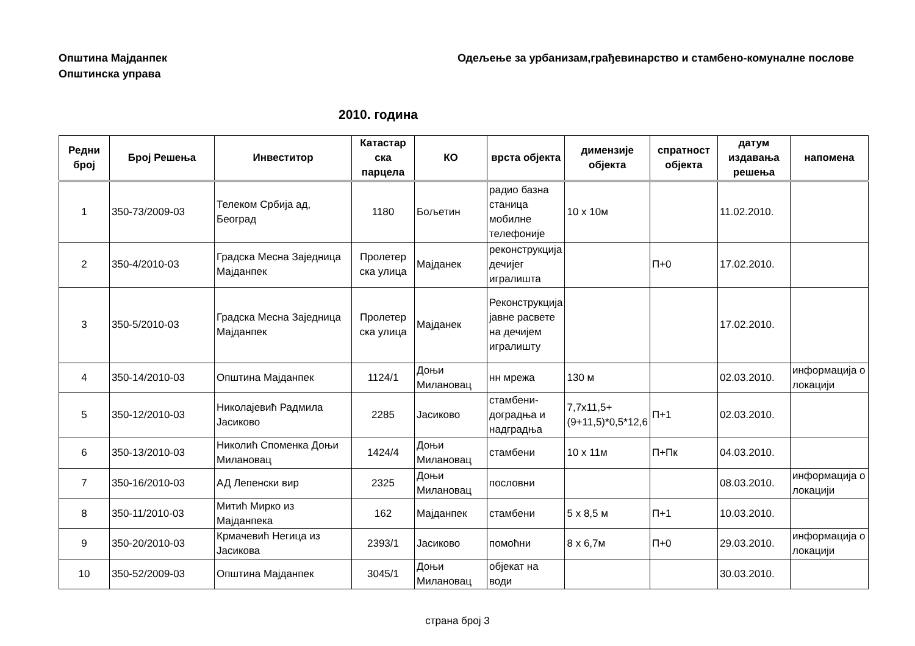Општина Мајданпек
Општинска управа
Одељење за урбанизам,грађевинарство и стамбено-комуналне послове
2010. година
| Редни број | Број Решења | Инвеститор | Катастар ска парцела | КО | врста објекта | димензије објекта | спратност објекта | датум издавања решења | напомена |
| --- | --- | --- | --- | --- | --- | --- | --- | --- | --- |
| 1 | 350-73/2009-03 | Телеком Србија ад, Београд | 1180 | Бољетин | радио базна станица мобилне телефоније | 10 x 10м | | 11.02.2010. | |
| 2 | 350-4/2010-03 | Градска Месна Заједница Мајданпек | Пролетер ска улица | Мајданек | реконструкција дечијег игралишта | | П+0 | 17.02.2010. | |
| 3 | 350-5/2010-03 | Градска Месна Заједница Мајданпек | Пролетер ска улица | Мајданек | Реконструкција јавне расвете на дечијем игралишту | | | 17.02.2010. | |
| 4 | 350-14/2010-03 | Општина Мајданпек | 1124/1 | Доњи Милановац | нн мрежа | 130 м | | 02.03.2010. | информација о локацији |
| 5 | 350-12/2010-03 | Николајевић Радмила Јасиково | 2285 | Јасиково | стамбени-доградња и надградња | 7,7x11,5+(9+11,5)*0,5*12,6 | П+1 | 02.03.2010. | |
| 6 | 350-13/2010-03 | Николић Споменка Доњи Милановац | 1424/4 | Доњи Милановац | стамбени | 10 x 11м | П+Пк | 04.03.2010. | |
| 7 | 350-16/2010-03 | АД Лепенски вир | 2325 | Доњи Милановац | пословни | | | 08.03.2010. | информација о локацији |
| 8 | 350-11/2010-03 | Митић Мирко из Мајданпека | 162 | Мајданпек | стамбени | 5 x 8,5 м | П+1 | 10.03.2010. | |
| 9 | 350-20/2010-03 | Крмачевић Негица из Јасикова | 2393/1 | Јасиково | помоћни | 8 x 6,7м | П+0 | 29.03.2010. | информација о локацији |
| 10 | 350-52/2009-03 | Општина Мајданпек | 3045/1 | Доњи Милановац | објекат на води | | | 30.03.2010. | |
страна број 3